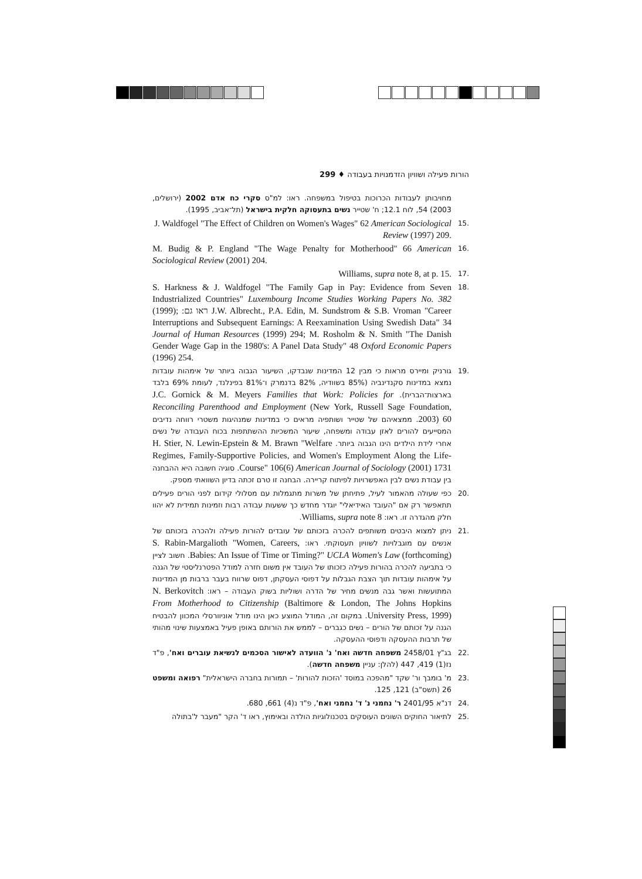הורות פעילה ושוויון הזדמנויות בעבודה ♦ 299
מחויבותן לעבודות הכרוכות בטיפול במשפחה. ראו: למ"ס סקרי כח אדם 2002 (ירושלים, 2003) 54, לוח 12.1; ח' שטייר נשים בתעסוקה חלקית בישראל (תל־אביב, 1995).
.15
J. Waldfogel "The Effect of Children on Women's Wages" 62 American Sociological Review (1997) 209.
.16
M. Budig & P. England "The Wage Penalty for Motherhood" 66 American Sociological Review (2001) 204.
.17
Williams, supra note 8, at p. 15.
.18
S. Harkness & J. Waldfogel "The Family Gap in Pay: Evidence from Seven Industrialized Countries" Luxembourg Income Studies Working Papers No. 382 (1999); ראו גם: J.W. Albrecht., P.A. Edin, M. Sundstrom & S.B. Vroman "Career Interruptions and Subsequent Earnings: A Reexamination Using Swedish Data" 34 Journal of Human Resources (1999) 294; M. Rosholm & N. Smith "The Danish Gender Wage Gap in the 1980's: A Panel Data Study" 48 Oxford Economic Papers (1996) 254.
.19 גורניק ומיירס מראות כי מבין 12 המדינות שנבדקו, השיעור הגבוה ביותר של אימהות עובדות נמצא במדינות סקנדינביה (85% בשוודיה, 82% בדנמרק ו־81% בפינלנד, לעומת 69% בלבד בארצות־הברית). J.C. Gornick & M. Meyers Families that Work: Policies for Reconciling Parenthood and Employment (New York, Russell Sage Foundation, 2003) 60. ממצאיהם של שטייר ושותפיה מראים כי במדינות שמנהיגות משטרי רווחה נדיבים המסייעים להורים לאזן עבודה ומשפחה, שיעור המשכיות ההשתתפות בכוח העבודה של נשים אחרי לידת הילדים הינו הגבוה ביותר. H. Stier, N. Lewin-Epstein & M. Brawn "Welfare Regimes, Family-Supportive Policies, and Women's Employment Along the Life-Course" 106(6) American Journal of Sociology (2001) 1731. סוגיה חשובה היא ההבחנה בין עבודת נשים לבין האפשרויות לפיתוח קריירה. הבחנה זו טרם זכתה בדיון השוואתי מספק.
.20 כפי שעולה מהאמור לעיל, פתיחתן של משרות מתגמלות עם מסלולי קידום לפני הורים פעילים תתאפשר רק אם "העובד האידיאלי" יוגדר מחדש כך ששעות עבודה רבות וזמינות תמידית לא יהוו חלק מהגדרה זו. ראו: Williams, supra note 8.
.21 ניתן למצוא היבטים משותפים להכרה בזכותם של עובדים להורות פעילה ולהכרה בזכותם של אנשים עם מוגבלויות לשוויון תעסוקתי. ראו: S. Rabin-Margalioth "Women, Careers, Babies: An Issue of Time or Timing?" UCLA Women's Law (forthcoming). חשוב לציין כי בתביעה להכרה בהורות פעילה כזכותו של העובד אין משום חזרה למודל הפטרנליסטי של הגנה על אימהות עובדות תוך הצבת הגבלות על דפוסי העסקתן, דפוס שרווח בעבר ברבות מן המדינות המתועשות ואשר גבה מנשים מחיר של הדרה ושוליות בשוק העבודה – ראו: N. Berkovitch From Motherhood to Citizenship (Baltimore & London, The Johns Hopkins University Press, 1999). במקום זה, המודל המוצע כאן הינו מודל אוניוורסלי המכוון להבטיח הגנה על זכותם של הורים – נשים כגברים – לממש את הורותם באופן פעיל באמצעות שינוי מהותי של תרבות ההעסקה ודפוסי ההעסקה.
.22 בג"ץ 2458/01 משפחה חדשה ואח' נ' הוועדה לאישור הסכמים לנשיאת עוברים ואח', פ"ד נז(1) 419, 447 (להלן: עניין משפחה חדשה).
.23 מ' בומבך ור' שקד "מהפכה במוסד 'הזכות להורות' – תמורות בחברה הישראלית" רפואה ומשפט 26 (תשס"ב) 121, 125.
.24 דנ"א 2401/95 ר' נחמני נ' ד' נחמני ואח', פ"ד נ(4) 661, 680.
.25 לתיאור החוקים השונים העוסקים בטכנולוגיות הולדה ובאימוץ, ראו ד' הקר "מעבר ל'בתולה